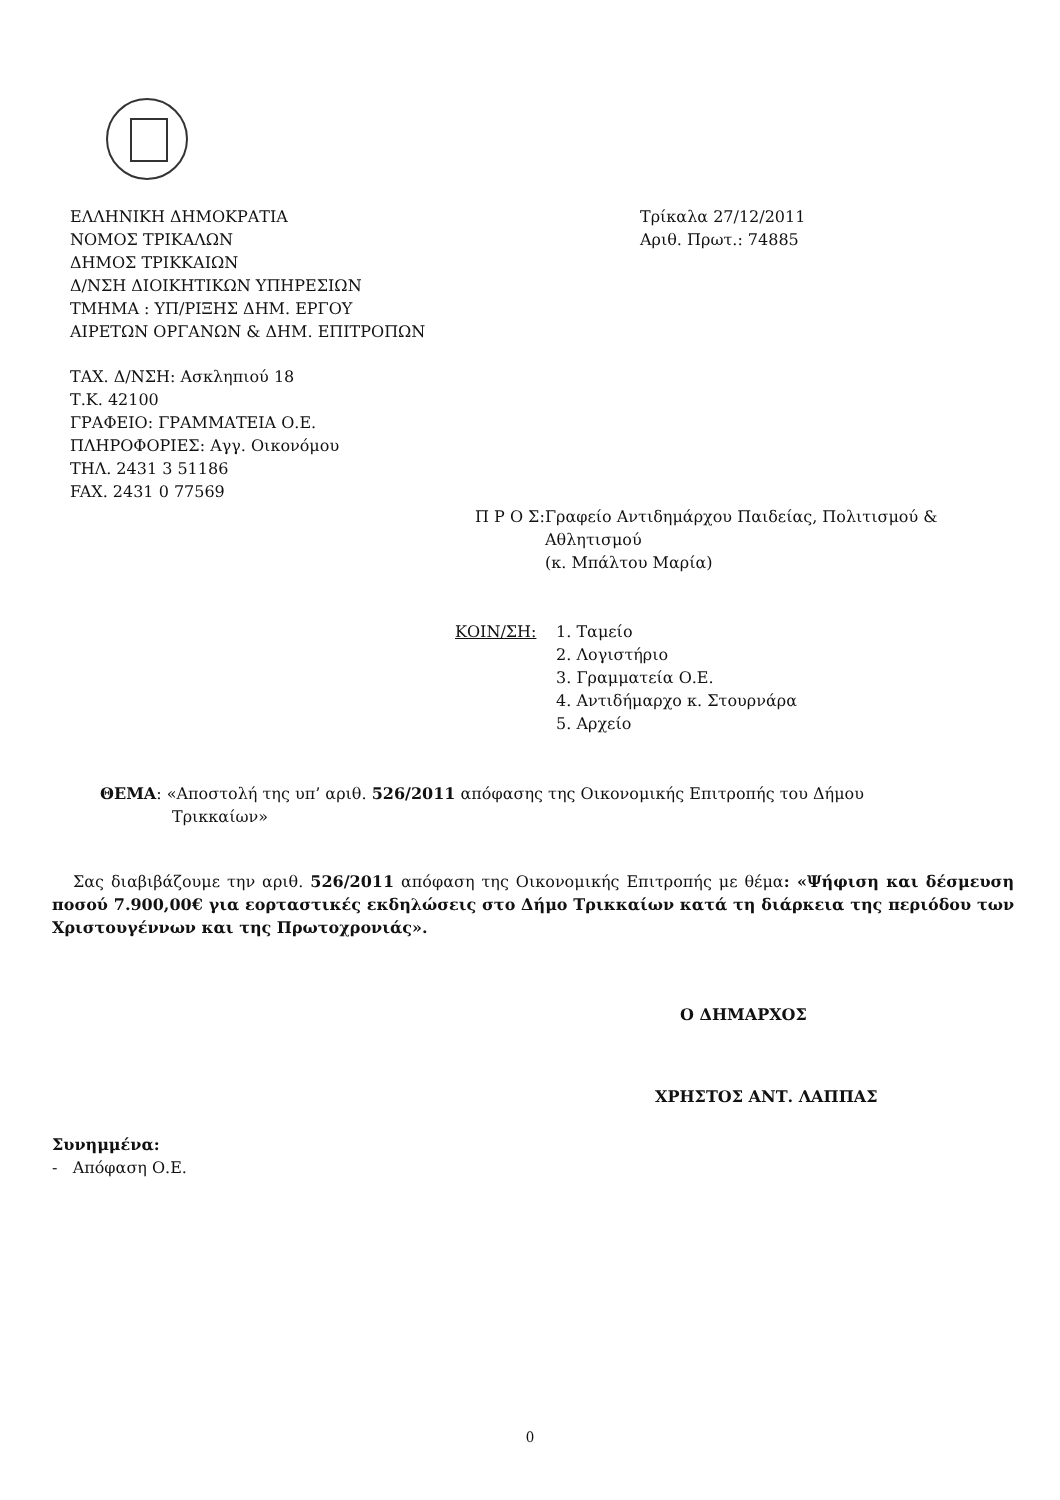ΕΛΛΗΝΙΚΗ ΔΗΜΟΚΡΑΤΙΑ
ΝΟΜΟΣ ΤΡΙΚΑΛΩΝ
ΔΗΜΟΣ ΤΡΙΚΚΑΙΩΝ
Δ/ΝΣΗ ΔΙΟΙΚΗΤΙΚΩΝ ΥΠΗΡΕΣΙΩΝ
ΤΜΗΜΑ : ΥΠ/ΡΙΞΗΣ ΔΗΜ. ΕΡΓΟΥ
ΑΙΡΕΤΩΝ ΟΡΓΑΝΩΝ & ΔΗΜ. ΕΠΙΤΡΟΠΩΝ
Τρίκαλα 27/12/2011
Αριθ. Πρωτ.: 74885
ΤΑΧ. Δ/ΝΣΗ: Ασκληπιού 18
Τ.Κ. 42100
ΓΡΑΦΕΙΟ: ΓΡΑΜΜΑΤΕΙΑ Ο.Ε.
ΠΛΗΡΟΦΟΡΙΕΣ: Αγγ. Οικονόμου
ΤΗΛ. 2431 3 51186
FAX. 2431 0 77569
Π Ρ Ο Σ:
Γραφείο Αντιδημάρχου Παιδείας, Πολιτισμού & Αθλητισμού
(κ. Μπάλτου Μαρία)
ΚΟΙΝ/ΣΗ: 1. Ταμείο
2. Λογιστήριο
3. Γραμματεία Ο.Ε.
4. Αντιδήμαρχο κ. Στουρνάρα
5. Αρχείο
ΘΕΜΑ: «Αποστολή της υπ’ αριθ. 526/2011 απόφασης της Οικονομικής Επιτροπής του Δήμου
Τρικκαίων»
Σας διαβιβάζουμε την αριθ. 526/2011 απόφαση της Οικονομικής Επιτροπής με θέμα: «Ψήφιση και δέσμευση ποσού 7.900,00€ για εορταστικές εκδηλώσεις στο Δήμο Τρικκαίων κατά τη διάρκεια της περιόδου των Χριστουγέννων και της Πρωτοχρονιάς».
Ο ΔΗΜΑΡΧΟΣ
ΧΡΗΣΤΟΣ ΑΝΤ. ΛΑΠΠΑΣ
Συνημμένα:
- Απόφαση Ο.Ε.
0